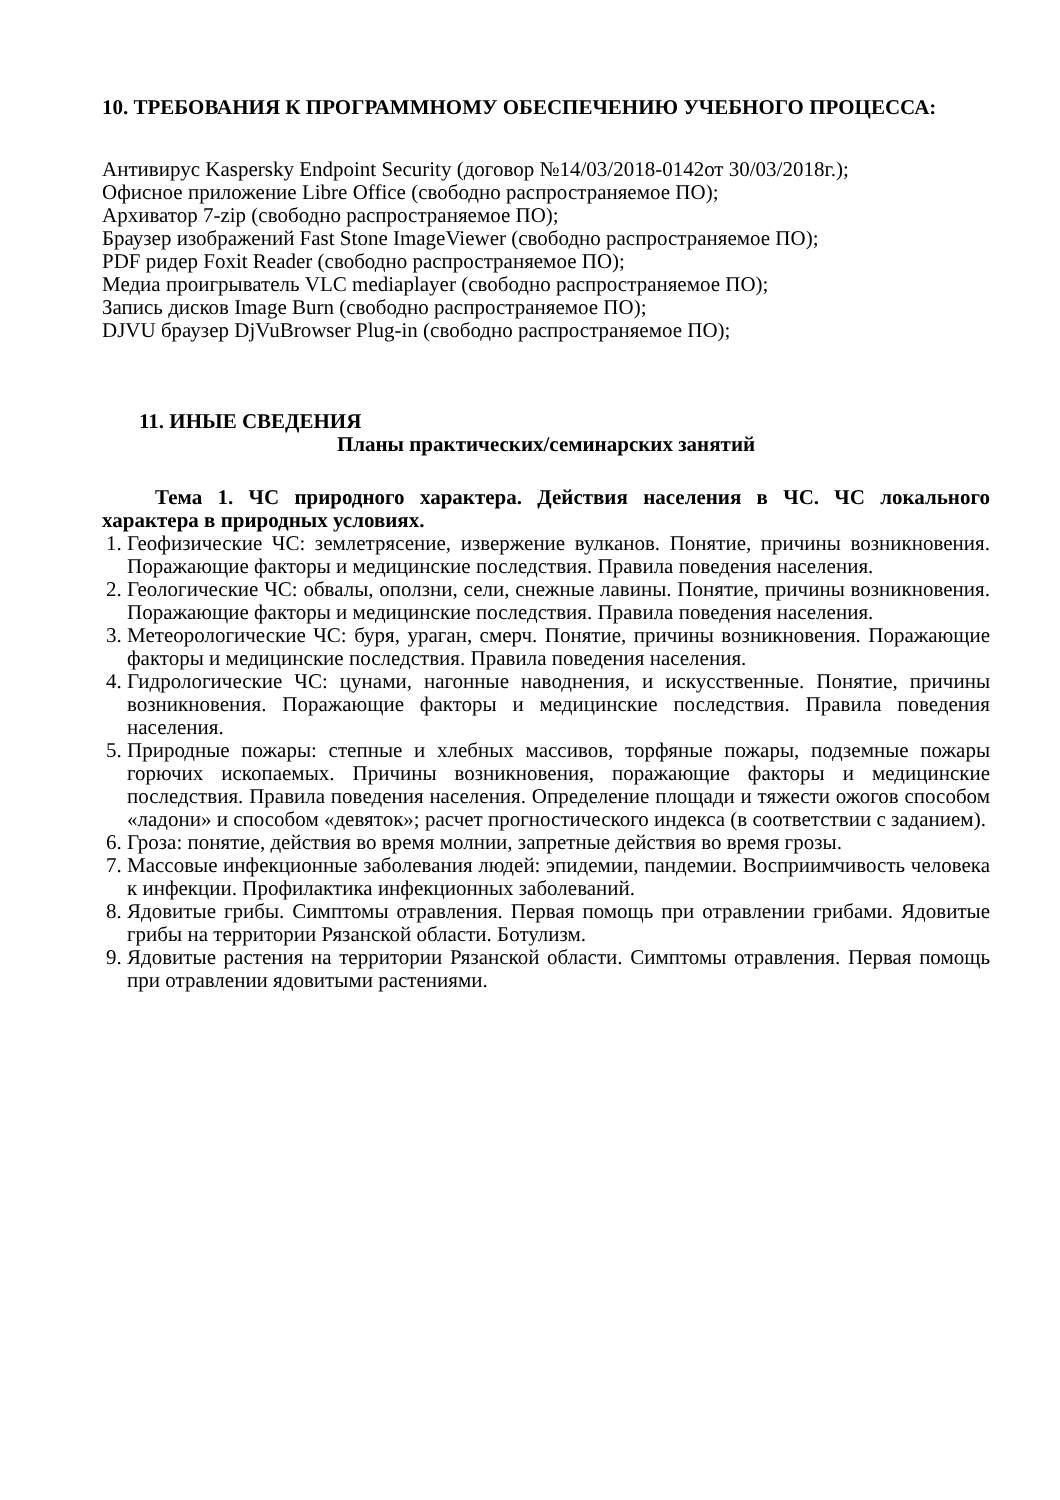10. ТРЕБОВАНИЯ К ПРОГРАММНОМУ ОБЕСПЕЧЕНИЮ УЧЕБНОГО ПРОЦЕССА:
Антивирус Kaspersky Endpoint Security (договор №14/03/2018-0142от 30/03/2018г.);
Офисное приложение Libre Office (свободно распространяемое ПО);
Архиватор 7-zip (свободно распространяемое ПО);
Браузер изображений Fast Stone ImageViewer (свободно распространяемое ПО);
PDF ридер Foxit Reader (свободно распространяемое ПО);
Медиа проигрыватель VLC mediaplayer (свободно распространяемое ПО);
Запись дисков Image Burn (свободно распространяемое ПО);
DJVU браузер DjVuBrowser Plug-in (свободно распространяемое ПО);
11. ИНЫЕ СВЕДЕНИЯ
Планы практических/семинарских занятий
Тема 1. ЧС природного характера. Действия населения в ЧС. ЧС локального характера в природных условиях.
1. Геофизические ЧС: землетрясение, извержение вулканов. Понятие, причины возникновения. Поражающие факторы и медицинские последствия. Правила поведения населения.
2. Геологические ЧС: обвалы, оползни, сели, снежные лавины. Понятие, причины возникновения. Поражающие факторы и медицинские последствия. Правила поведения населения.
3. Метеорологические ЧС: буря, ураган, смерч. Понятие, причины возникновения. Поражающие факторы и медицинские последствия. Правила поведения населения.
4. Гидрологические ЧС: цунами, нагонные наводнения, и искусственные. Понятие, причины возникновения. Поражающие факторы и медицинские последствия. Правила поведения населения.
5. Природные пожары: степные и хлебных массивов, торфяные пожары, подземные пожары горючих ископаемых. Причины возникновения, поражающие факторы и медицинские последствия. Правила поведения населения. Определение площади и тяжести ожогов способом «ладони» и способом «девяток»; расчет прогностического индекса (в соответствии с заданием).
6. Гроза: понятие, действия во время молнии, запретные действия во время грозы.
7. Массовые инфекционные заболевания людей: эпидемии, пандемии. Восприимчивость человека к инфекции. Профилактика инфекционных заболеваний.
8. Ядовитые грибы. Симптомы отравления. Первая помощь при отравлении грибами. Ядовитые грибы на территории Рязанской области. Ботулизм.
9. Ядовитые растения на территории Рязанской области. Симптомы отравления. Первая помощь при отравлении ядовитыми растениями.